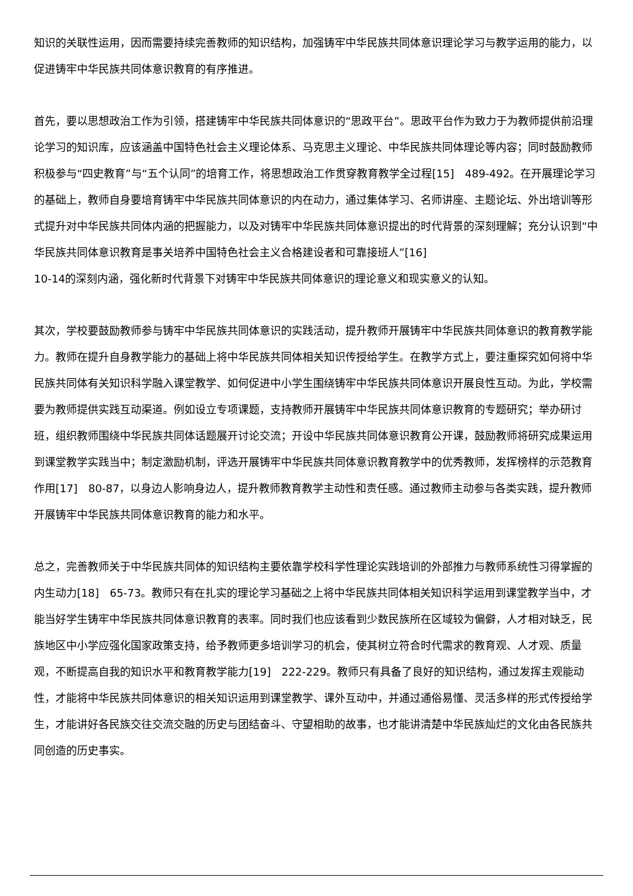知识的关联性运用，因而需要持续完善教师的知识结构，加强铸牢中华民族共同体意识理论学习与教学运用的能力，以促进铸牢中华民族共同体意识教育的有序推进。
首先，要以思想政治工作为引领，搭建铸牢中华民族共同体意识的“思政平台”。思政平台作为致力于为教师提供前沿理论学习的知识库，应该涵盖中国特色社会主义理论体系、马克思主义理论、中华民族共同体理论等内容；同时鼓励教师积极参与“四史教育”与“五个认同”的培育工作，将思想政治工作贯穿教育教学全过程[15]　489-492。在开展理论学习的基础上，教师自身要培育铸牢中华民族共同体意识的内在动力，通过集体学习、名师讲座、主题论坛、外出培训等形式提升对中华民族共同体内涵的把握能力，以及对铸牢中华民族共同体意识提出的时代背景的深刻理解；充分认识到“中华民族共同体意识教育是事关培养中国特色社会主义合格建设者和可靠接班人”[16]
10-14的深刻内涵，强化新时代背景下对铸牢中华民族共同体意识的理论意义和现实意义的认知。
其次，学校要鼓励教师参与铸牢中华民族共同体意识的实践活动，提升教师开展铸牢中华民族共同体意识的教育教学能力。教师在提升自身教学能力的基础上将中华民族共同体相关知识传授给学生。在教学方式上，要注重探究如何将中华民族共同体有关知识科学融入课堂教学、如何促进中小学生围绕铸牢中华民族共同体意识开展良性互动。为此，学校需要为教师提供实践互动渠道。例如设立专项课题，支持教师开展铸牢中华民族共同体意识教育的专题研究；举办研讨班，组织教师围绕中华民族共同体话题展开讨论交流；开设中华民族共同体意识教育公开课，鼓励教师将研究成果运用到课堂教学实践当中；制定激励机制，评选开展铸牢中华民族共同体意识教育教学中的优秀教师，发挥榜样的示范教育作用[17]　80-87，以身边人影响身边人，提升教师教育教学主动性和责任感。通过教师主动参与各类实践，提升教师开展铸牢中华民族共同体意识教育的能力和水平。
总之，完善教师关于中华民族共同体的知识结构主要依靠学校科学性理论实践培训的外部推力与教师系统性习得掌握的内生动力[18]　65-73。教师只有在扎实的理论学习基础之上将中华民族共同体相关知识科学运用到课堂教学当中，才能当好学生铸牢中华民族共同体意识教育的表率。同时我们也应该看到少数民族所在区域较为偏僻，人才相对缺乏，民族地区中小学应强化国家政策支持，给予教师更多培训学习的机会，使其树立符合时代需求的教育观、人才观、质量观，不断提高自我的知识水平和教育教学能力[19]　222-229。教师只有具备了良好的知识结构，通过发挥主观能动性，才能将中华民族共同体意识的相关知识运用到课堂教学、课外互动中，并通过通俗易懂、灵活多样的形式传授给学生，才能讲好各民族交往交流交融的历史与团结奋斗、守望相助的故事，也才能讲清楚中华民族灿烂的文化由各民族共同创造的历史事实。